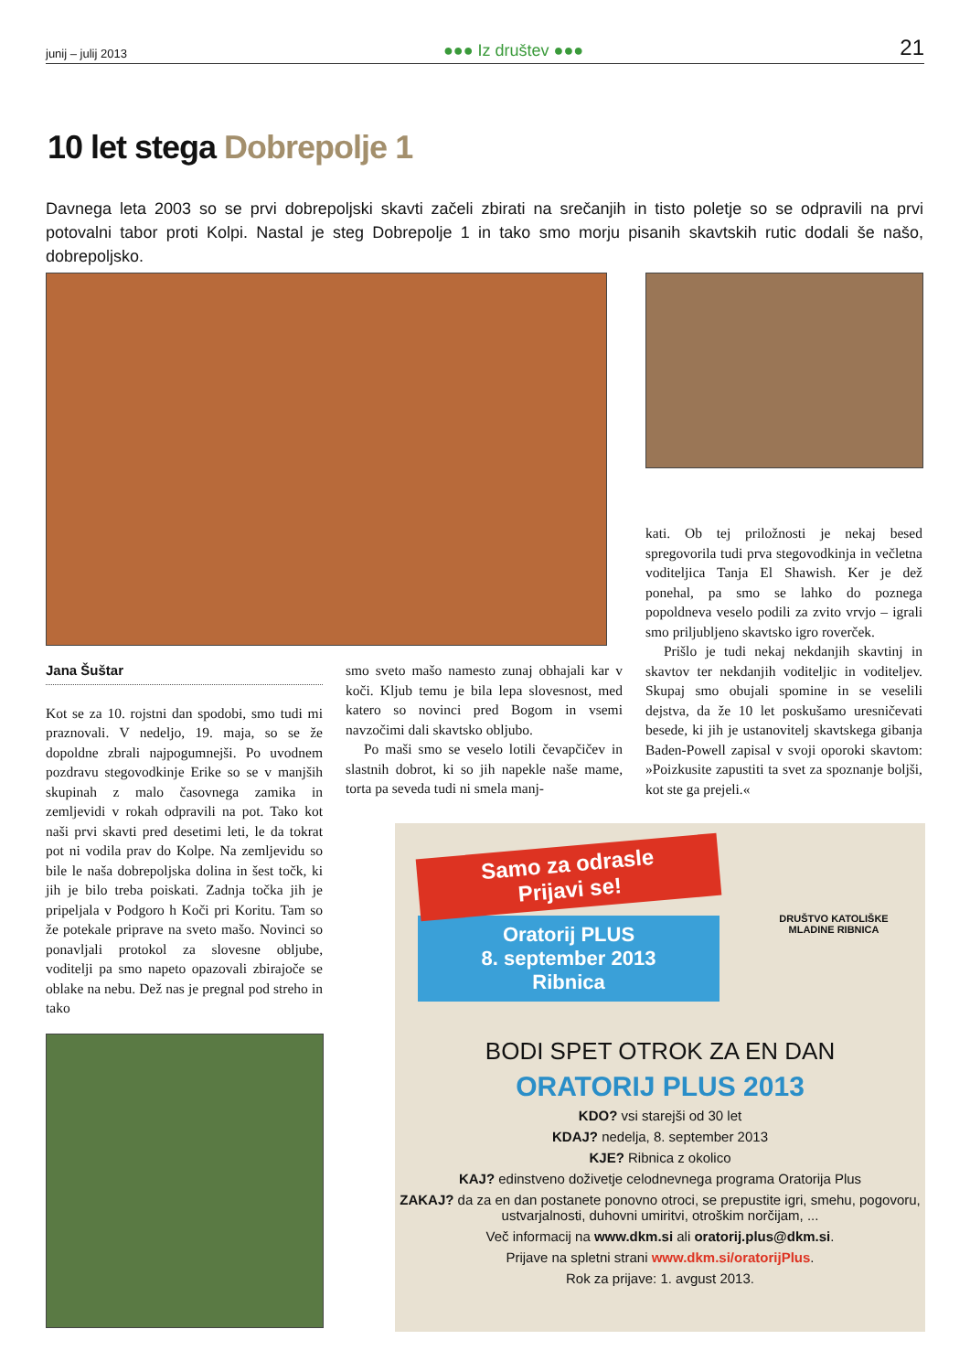junij – julij 2013 ●●● Iz društev ●●● 21
10 let stega Dobrepolje 1
Davnega leta 2003 so se prvi dobrepoljski skavti začeli zbirati na srečanjih in tisto poletje so se odpravili na prvi potovalni tabor proti Kolpi. Nastal je steg Dobrepolje 1 in tako smo morju pisanih skavtskih rutic dodali še našo, dobrepoljsko.
Jana Šuštar
Kot se za 10. rojstni dan spodobi, smo tudi mi praznovali. V nedeljo, 19. maja, so se že dopoldne zbrali najpogumnejši. Po uvodnem pozdravu stegovodkinje Erike so se v manjših skupinah z malo časovnega zamika in zemljevidi v rokah odpravili na pot. Tako kot naši prvi skavti pred desetimi leti, le da tokrat pot ni vodila prav do Kolpe. Na zemljevidu so bile le naša dobrepoljska dolina in šest točk, ki jih je bilo treba poiskati. Zadnja točka jih je pripeljala v Podgoro h Koči pri Koritu. Tam so že potekale priprave na sveto mašo. Novinci so ponavljali protokol za slovesne obljube, voditelji pa smo napeto opazovali zbirajoče se oblake na nebu. Dež nas je pregnal pod streho in tako
smo sveto mašo namesto zunaj obhajali kar v koči. Kljub temu je bila lepa slovesnost, med katero so novinci pred Bogom in vsemi navzočimi dali skavtsko obljubo.
Po maši smo se veselo lotili čevapčičev in slastnih dobrot, ki so jih napekle naše mame, torta pa seveda tudi ni smela manj-
kati. Ob tej priložnosti je nekaj besed spregovorila tudi prva stegovodkinja in večletna voditeljica Tanja El Shawish. Ker je dež ponehal, pa smo se lahko do poznega popoldneva veselo podili za zvito vrvjo – igrali smo priljubljeno skavtsko igro roverček.
Prišlo je tudi nekaj nekdanjih skavtinj in skavtov ter nekdanjih voditeljic in voditeljev. Skupaj smo obujali spomine in se veselili dejstva, da že 10 let poskušamo uresničevati besede, ki jih je ustanovitelj skavtskega gibanja Baden-Powell zapisal v svoji oporoki skavtom: »Poizkusite zapustiti ta svet za spoznanje boljši, kot ste ga prejeli.«
Samo za odrasle
Prijavi se!
Oratorij PLUS
8. september 2013
Ribnica
DRUŠTVO KATOLIŠKE MLADINE RIBNICA
BODI SPET OTROK ZA EN DAN
ORATORIJ PLUS 2013
KDO? vsi starejši od 30 let
KDAJ? nedelja, 8. september 2013
KJE? Ribnica z okolico
KAJ? edinstveno doživetje celodnevnega programa Oratorija Plus
ZAKAJ? da za en dan postanete ponovno otroci, se prepustite igri, smehu, pogovoru, ustvarjalnosti, duhovni umiritvi, otroškim norčijam, ...
Več informacij na www.dkm.si ali oratorij.plus@dkm.si.
Prijave na spletni strani www.dkm.si/oratorijPlus.
Rok za prijave: 1. avgust 2013.